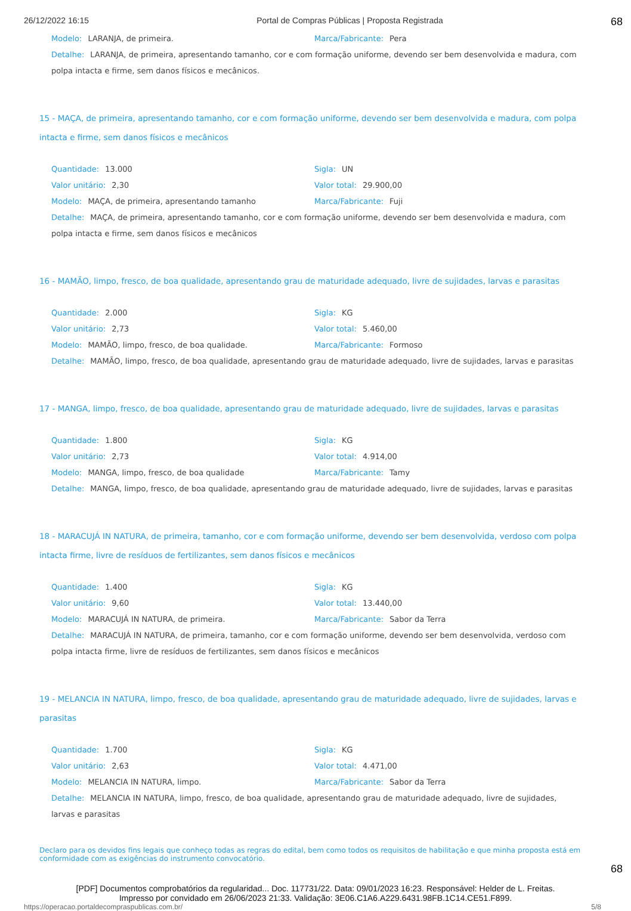26/12/2022 16:15 Portal de Compras Públicas | Proposta Registrada 68
Modelo: LARANJA, de primeira. Marca/Fabricante: Pera
Detalhe: LARANJA, de primeira, apresentando tamanho, cor e com formação uniforme, devendo ser bem desenvolvida e madura, com polpa intacta e firme, sem danos físicos e mecânicos.
15 - MAÇA, de primeira, apresentando tamanho, cor e com formação uniforme, devendo ser bem desenvolvida e madura, com polpa intacta e firme, sem danos físicos e mecânicos
Quantidade: 13.000 Sigla: UN
Valor unitário: 2,30 Valor total: 29.900,00
Modelo: MAÇA, de primeira, apresentando tamanho
Marca/Fabricante: Fuji
Detalhe: MAÇA, de primeira, apresentando tamanho, cor e com formação uniforme, devendo ser bem desenvolvida e madura, com polpa intacta e firme, sem danos físicos e mecânicos
16 - MAMÃO, limpo, fresco, de boa qualidade, apresentando grau de maturidade adequado, livre de sujidades, larvas e parasitas
Quantidade: 2.000 Sigla: KG
Valor unitário: 2,73 Valor total: 5.460,00
Modelo: MAMÃO, limpo, fresco, de boa qualidade.
Marca/Fabricante: Formoso
Detalhe: MAMÃO, limpo, fresco, de boa qualidade, apresentando grau de maturidade adequado, livre de sujidades, larvas e parasitas
17 - MANGA, limpo, fresco, de boa qualidade, apresentando grau de maturidade adequado, livre de sujidades, larvas e parasitas
Quantidade: 1.800 Sigla: KG
Valor unitário: 2,73 Valor total: 4.914,00
Modelo: MANGA, limpo, fresco, de boa qualidade
Marca/Fabricante: Tamy
Detalhe: MANGA, limpo, fresco, de boa qualidade, apresentando grau de maturidade adequado, livre de sujidades, larvas e parasitas
18 - MARACUJÁ IN NATURA, de primeira, tamanho, cor e com formação uniforme, devendo ser bem desenvolvida, verdoso com polpa intacta firme, livre de resíduos de fertilizantes, sem danos físicos e mecânicos
Quantidade: 1.400 Sigla: KG
Valor unitário: 9,60 Valor total: 13.440,00
Modelo: MARACUJÁ IN NATURA, de primeira.
Marca/Fabricante: Sabor da Terra
Detalhe: MARACUJÁ IN NATURA, de primeira, tamanho, cor e com formação uniforme, devendo ser bem desenvolvida, verdoso com polpa intacta firme, livre de resíduos de fertilizantes, sem danos físicos e mecânicos
19 - MELANCIA IN NATURA, limpo, fresco, de boa qualidade, apresentando grau de maturidade adequado, livre de sujidades, larvas e parasitas
Quantidade: 1.700 Sigla: KG
Valor unitário: 2,63 Valor total: 4.471,00
Modelo: MELANCIA IN NATURA, limpo.
Marca/Fabricante: Sabor da Terra
Detalhe: MELANCIA IN NATURA, limpo, fresco, de boa qualidade, apresentando grau de maturidade adequado, livre de sujidades, larvas e parasitas
Declaro para os devidos fins legais que conheço todas as regras do edital, bem como todos os requisitos de habilitação e que minha proposta está em conformidade com as exigências do instrumento convocatório.
68
[PDF] Documentos comprobatórios da regularidad... Doc. 117731/22. Data: 09/01/2023 16:23. Responsável: Helder de L. Freitas.
Impresso por convidado em 26/06/2023 21:33. Validação: 3E06.C1A6.A229.6431.98FB.1C14.CE51.F899.
https://operacao.portaldecompraspublicas.com.br/ 5/8